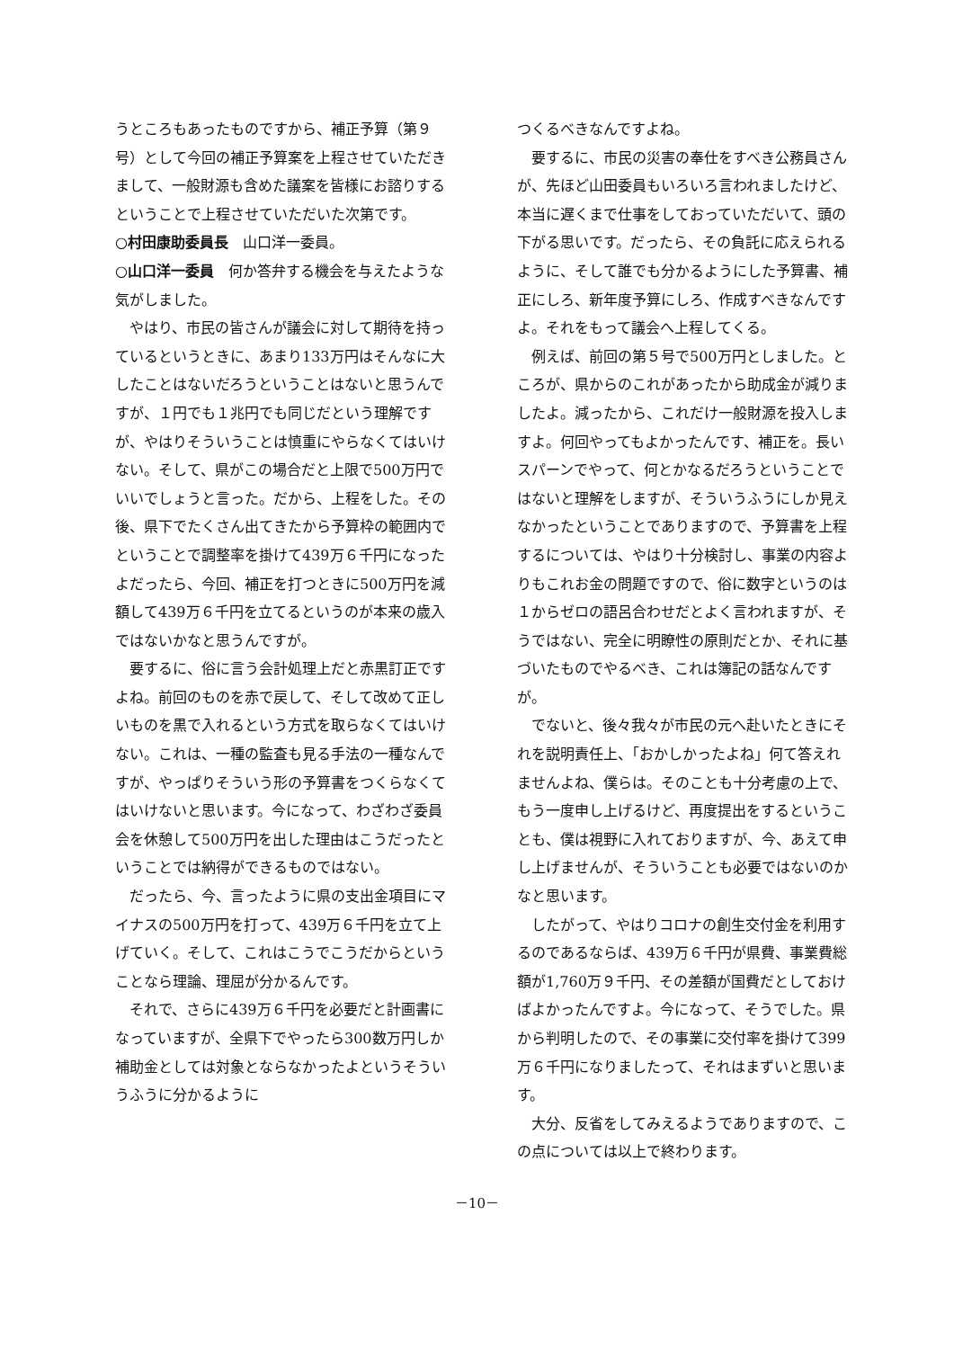うところもあったものですから、補正予算（第９号）として今回の補正予算案を上程させていただきまして、一般財源も含めた議案を皆様にお諮りするということで上程させていただいた次第です。
○村田康助委員長　山口洋一委員。
○山口洋一委員　何か答弁する機会を与えたような気がしました。
やはり、市民の皆さんが議会に対して期待を持っているというときに、あまり133万円はそんなに大したことはないだろうということはないと思うんですが、１円でも１兆円でも同じだという理解ですが、やはりそういうことは慎重にやらなくてはいけない。そして、県がこの場合だと上限で500万円でいいでしょうと言った。だから、上程をした。その後、県下でたくさん出てきたから予算枠の範囲内でということで調整率を掛けて439万６千円になったよだったら、今回、補正を打つときに500万円を減額して439万６千円を立てるというのが本来の歳入ではないかなと思うんですが。
要するに、俗に言う会計処理上だと赤黒訂正ですよね。前回のものを赤で戻して、そして改めて正しいものを黒で入れるという方式を取らなくてはいけない。これは、一種の監査も見る手法の一種なんですが、やっぱりそういう形の予算書をつくらなくてはいけないと思います。今になって、わざわざ委員会を休憩して500万円を出した理由はこうだったということでは納得ができるものではない。
だったら、今、言ったように県の支出金項目にマイナスの500万円を打って、439万６千円を立て上げていく。そして、これはこうでこうだからということなら理論、理屈が分かるんです。
それで、さらに439万６千円を必要だと計画書になっていますが、全県下でやったら300数万円しか補助金としては対象とならなかったよというそういうふうに分かるように
つくるべきなんですよね。
要するに、市民の災害の奉仕をすべき公務員さんが、先ほど山田委員もいろいろ言われましたけど、本当に遅くまで仕事をしておっていただいて、頭の下がる思いです。だったら、その負託に応えられるように、そして誰でも分かるようにした予算書、補正にしろ、新年度予算にしろ、作成すべきなんですよ。それをもって議会へ上程してくる。
例えば、前回の第５号で500万円としました。ところが、県からのこれがあったから助成金が減りましたよ。減ったから、これだけ一般財源を投入しますよ。何回やってもよかったんです、補正を。長いスパーンでやって、何とかなるだろうということではないと理解をしますが、そういうふうにしか見えなかったということでありますので、予算書を上程するについては、やはり十分検討し、事業の内容よりもこれお金の問題ですので、俗に数字というのは１からゼロの語呂合わせだとよく言われますが、そうではない、完全に明瞭性の原則だとか、それに基づいたものでやるべき、これは簿記の話なんですが。
でないと、後々我々が市民の元へ赴いたときにそれを説明責任上、「おかしかったよね」何て答えれませんよね、僕らは。そのことも十分考慮の上で、もう一度申し上げるけど、再度提出をするということも、僕は視野に入れておりますが、今、あえて申し上げませんが、そういうことも必要ではないのかなと思います。
したがって、やはりコロナの創生交付金を利用するのであるならば、439万６千円が県費、事業費総額が1,760万９千円、その差額が国費だとしておけばよかったんですよ。今になって、そうでした。県から判明したので、その事業に交付率を掛けて399万６千円になりましたって、それはまずいと思います。
大分、反省をしてみえるようでありますので、この点については以上で終わります。
－10－